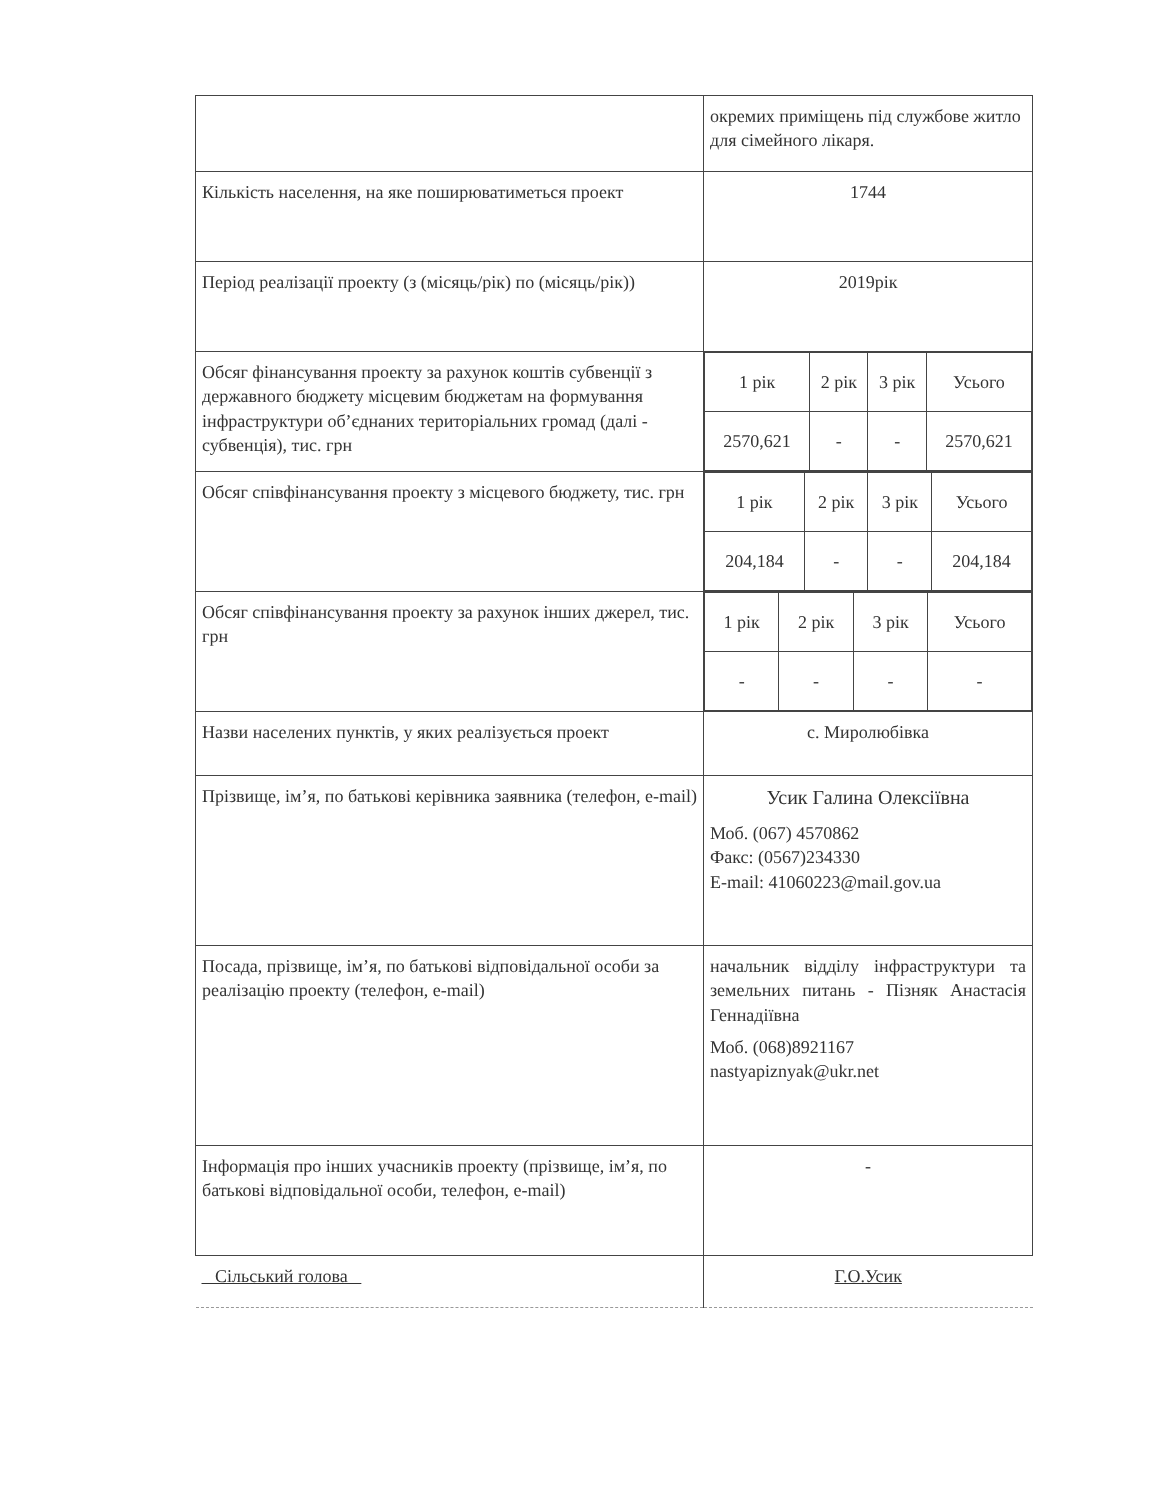| | окремих приміщень під службове житло для сімейного лікаря. |
| Кількість населення, на яке поширюватиметься проект | 1744 |
| Період реалізації проекту (з (місяць/рік) по (місяць/рік)) | 2019рік |
| Обсяг фінансування проекту за рахунок коштів субвенції з державного бюджету місцевим бюджетам на формування інфраструктури об’єднаних територіальних громад (далі - субвенція), тис. грн | / 1 рік / 2 рік / 3 рік / Усього / / 2570,621 / - / - / 2570,621 / |
| Обсяг співфінансування проекту з місцевого бюджету, тис. грн | / 1 рік / 2 рік / 3 рік / Усього / / 204,184 / - / - / 204,184 / |
| Обсяг співфінансування проекту за рахунок інших джерел, тис. грн | / 1 рік / 2 рік / 3 рік / Усього / / - / - / - / - / |
| Назви населених пунктів, у яких реалізується проект | с. Миролюбівка |
| Прізвище, ім’я, по батькові керівника заявника (телефон, e-mail) | Усик Галина Олексіївна Моб. (067) 4570862 Факс: (0567)234330 E-mail: 41060223@mail.gov.ua |
| Посада, прізвище, ім’я, по батькові відповідальної особи за реалізацію проекту (телефон, e-mail) | начальник відділу інфраструктури та земельних питань - Пізняк Анастасія Геннадіївна Моб. (068)8921167 nastyapiznyak@ukr.net |
| Інформація про інших учасників проекту (прізвище, ім’я, по батькові відповідальної особи, телефон, e-mail) | - |
| Сільський голова | Г.О.Усик |